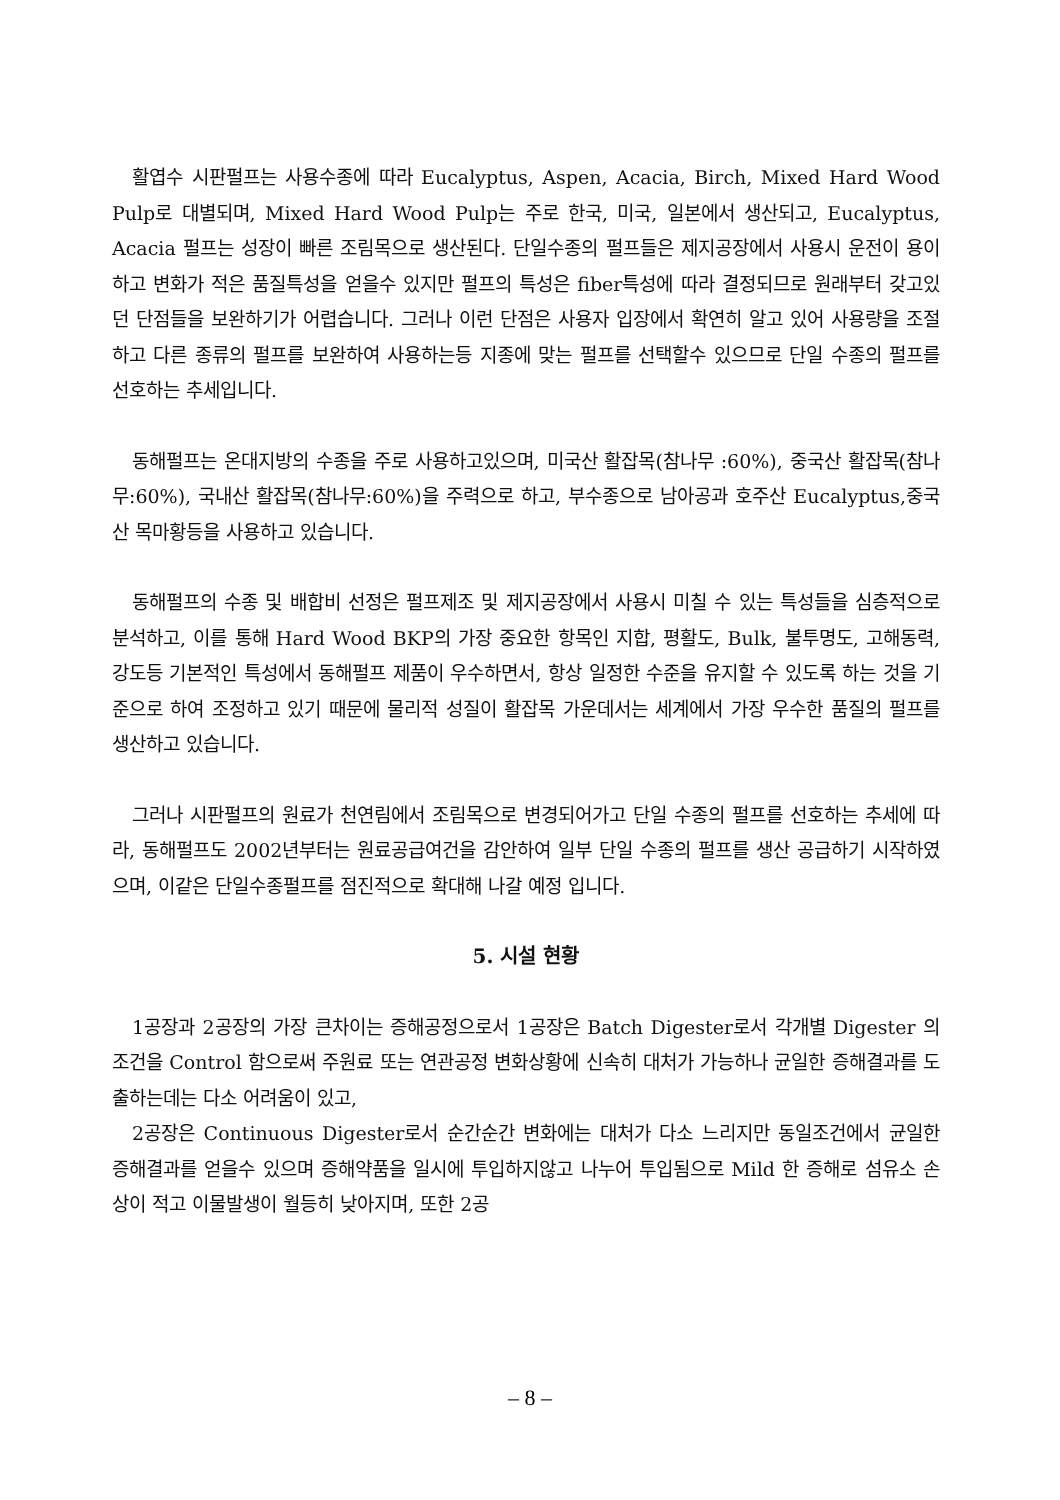활엽수 시판펄프는 사용수종에 따라 Eucalyptus, Aspen, Acacia, Birch, Mixed Hard Wood Pulp로 대별되며, Mixed Hard Wood Pulp는 주로 한국, 미국, 일본에서 생산되고, Eucalyptus, Acacia 펄프는 성장이 빠른 조림목으로 생산된다. 단일수종의 펄프들은 제지공장에서 사용시 운전이 용이하고 변화가 적은 품질특성을 얻을수 있지만 펄프의 특성은 fiber특성에 따라 결정되므로 원래부터 갖고있던 단점들을 보완하기가 어렵습니다. 그러나 이런 단점은 사용자 입장에서 확연히 알고 있어 사용량을 조절하고 다른 종류의 펄프를 보완하여 사용하는등 지종에 맞는 펄프를 선택할수 있으므로 단일 수종의 펄프를 선호하는 추세입니다.
동해펄프는 온대지방의 수종을 주로 사용하고있으며, 미국산 활잡목(참나무 :60%), 중국산 활잡목(참나무:60%), 국내산 활잡목(참나무:60%)을 주력으로 하고, 부수종으로 남아공과 호주산 Eucalyptus,중국산 목마황등을 사용하고 있습니다.
동해펄프의 수종 및 배합비 선정은 펄프제조 및 제지공장에서 사용시 미칠 수 있는 특성들을 심층적으로 분석하고, 이를 통해 Hard Wood BKP의 가장 중요한 항목인 지합, 평활도, Bulk, 불투명도, 고해동력, 강도등 기본적인 특성에서 동해펄프 제품이 우수하면서, 항상 일정한 수준을 유지할 수 있도록 하는 것을 기준으로 하여 조정하고 있기 때문에 물리적 성질이 활잡목 가운데서는 세계에서 가장 우수한 품질의 펄프를 생산하고 있습니다.
그러나 시판펄프의 원료가 천연림에서 조림목으로 변경되어가고 단일 수종의 펄프를 선호하는 추세에 따라, 동해펄프도 2002년부터는 원료공급여건을 감안하여 일부 단일 수종의 펄프를 생산 공급하기 시작하였으며, 이같은 단일수종펄프를 점진적으로 확대해 나갈 예정 입니다.
5. 시설 현황
1공장과 2공장의 가장 큰차이는 증해공정으로서 1공장은 Batch Digester로서 각개별 Digester 의 조건을 Control 함으로써 주원료 또는 연관공정 변화상황에 신속히 대처가 가능하나 균일한 증해결과를 도출하는데는 다소 어려움이 있고,
2공장은 Continuous Digester로서 순간순간 변화에는 대처가 다소 느리지만 동일조건에서 균일한 증해결과를 얻을수 있으며 증해약품을 일시에 투입하지않고 나누어 투입됨으로 Mild 한 증해로 섬유소 손상이 적고 이물발생이 월등히 낮아지며, 또한 2공
– 8 –